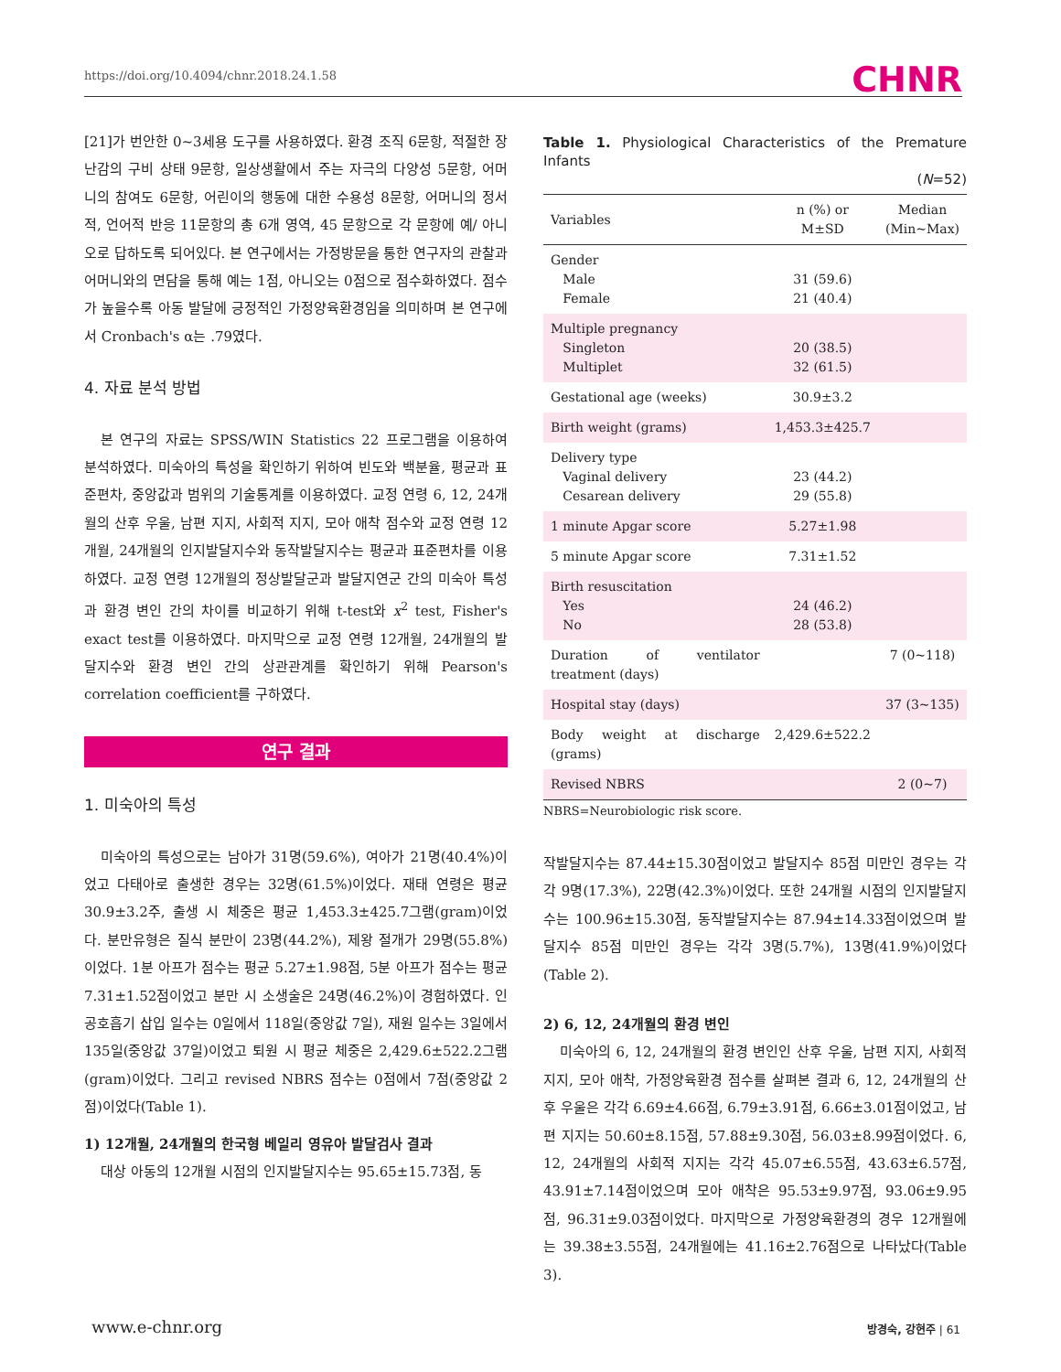https://doi.org/10.4094/chnr.2018.24.1.58 CHNR
[21]가 번안한 0~3세용 도구를 사용하였다. 환경 조직 6문항, 적절한 장난감의 구비 상태 9문항, 일상생활에서 주는 자극의 다양성 5문항, 어머니의 참여도 6문항, 어린이의 행동에 대한 수용성 8문항, 어머니의 정서적, 언어적 반응 11문항의 총 6개 영역, 45 문항으로 각 문항에 예/ 아니오로 답하도록 되어있다. 본 연구에서는 가정방문을 통한 연구자의 관찰과 어머니와의 면담을 통해 예는 1점, 아니오는 0점으로 점수화하였다. 점수가 높을수록 아동 발달에 긍정적인 가정양육환경임을 의미하며 본 연구에서 Cronbach's α는 .79였다.
4. 자료 분석 방법
본 연구의 자료는 SPSS/WIN Statistics 22 프로그램을 이용하여 분석하였다. 미숙아의 특성을 확인하기 위하여 빈도와 백분율, 평균과 표준편차, 중앙값과 범위의 기술통계를 이용하였다. 교정 연령 6, 12, 24개월의 산후 우울, 남편 지지, 사회적 지지, 모아 애착 점수와 교정 연령 12개월, 24개월의 인지발달지수와 동작발달지수는 평균과 표준편차를 이용하였다. 교정 연령 12개월의 정상발달군과 발달지연군 간의 미숙아 특성과 환경 변인 간의 차이를 비교하기 위해 t-test와 x<sup>2</sup> test, Fisher's exact test를 이용하였다. 마지막으로 교정 연령 12개월, 24개월의 발달지수와 환경 변인 간의 상관관계를 확인하기 위해 Pearson's correlation coefficient를 구하였다.
연구 결과
1. 미숙아의 특성
미숙아의 특성으로는 남아가 31명(59.6%), 여아가 21명(40.4%)이었고 다태아로 출생한 경우는 32명(61.5%)이었다. 재태 연령은 평균 30.9±3.2주, 출생 시 체중은 평균 1,453.3±425.7그램(gram)이었다. 분만유형은 질식 분만이 23명(44.2%), 제왕 절개가 29명(55.8%)이었다. 1분 아프가 점수는 평균 5.27±1.98점, 5분 아프가 점수는 평균 7.31±1.52점이었고 분만 시 소생술은 24명(46.2%)이 경험하였다. 인공호흡기 삽입 일수는 0일에서 118일(중앙값 7일), 재원 일수는 3일에서 135일(중앙값 37일)이었고 퇴원 시 평균 체중은 2,429.6±522.2그램(gram)이었다. 그리고 revised NBRS 점수는 0점에서 7점(중앙값 2점)이었다(Table 1).
1) 12개월, 24개월의 한국형 베일리 영유아 발달검사 결과
대상 아동의 12개월 시점의 인지발달지수는 95.65±15.73점, 동
Table 1. Physiological Characteristics of the Premature Infants
(N=52)
| Variables | n (%) or M±SD | Median (Min~Max) |
| --- | --- | --- |
| Gender Male Female | 31 (59.6) 21 (40.4) | |
| Multiple pregnancy Singleton Multiplet | 20 (38.5) 32 (61.5) | |
| Gestational age (weeks) | 30.9±3.2 | |
| Birth weight (grams) | 1,453.3±425.7 | |
| Delivery type Vaginal delivery Cesarean delivery | 23 (44.2) 29 (55.8) | |
| 1 minute Apgar score | 5.27±1.98 | |
| 5 minute Apgar score | 7.31±1.52 | |
| Birth resuscitation Yes No | 24 (46.2) 28 (53.8) | |
| Duration of ventilator treatment (days) | | 7 (0~118) |
| Hospital stay (days) | | 37 (3~135) |
| Body weight at discharge (grams) | 2,429.6±522.2 | |
| Revised NBRS | | 2 (0~7) |
NBRS=Neurobiologic risk score.
작발달지수는 87.44±15.30점이었고 발달지수 85점 미만인 경우는 각각 9명(17.3%), 22명(42.3%)이었다. 또한 24개월 시점의 인지발달지수는 100.96±15.30점, 동작발달지수는 87.94±14.33점이었으며 발달지수 85점 미만인 경우는 각각 3명(5.7%), 13명(41.9%)이었다(Table 2).
2) 6, 12, 24개월의 환경 변인
미숙아의 6, 12, 24개월의 환경 변인인 산후 우울, 남편 지지, 사회적 지지, 모아 애착, 가정양육환경 점수를 살펴본 결과 6, 12, 24개월의 산후 우울은 각각 6.69±4.66점, 6.79±3.91점, 6.66±3.01점이었고, 남편 지지는 50.60±8.15점, 57.88±9.30점, 56.03±8.99점이었다. 6, 12, 24개월의 사회적 지지는 각각 45.07±6.55점, 43.63±6.57점, 43.91±7.14점이었으며 모아 애착은 95.53±9.97점, 93.06±9.95점, 96.31±9.03점이었다. 마지막으로 가정양육환경의 경우 12개월에는 39.38±3.55점, 24개월에는 41.16±2.76점으로 나타났다(Table 3).
www.e-chnr.org 방경숙, 강현주 | 61